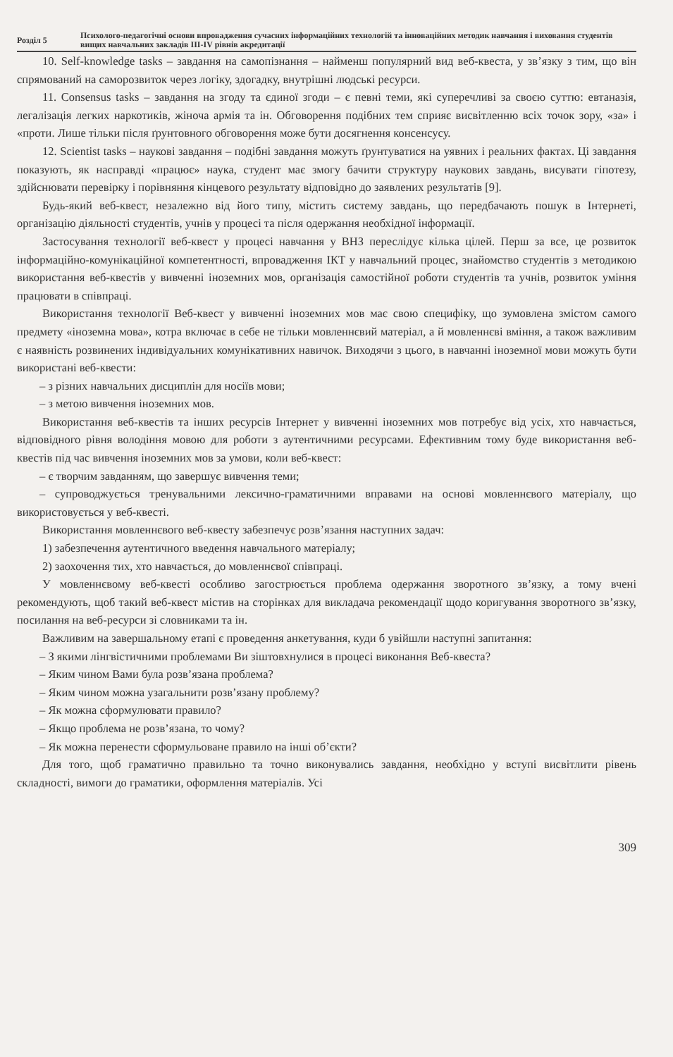Розділ 5
Психолого-педагогічні основи впровадження сучасних інформаційних технологій та інноваційних методик навчання і виховання студентів вищих навчальних закладів III-IV рівнів акредитації
10. Self-knowledge tasks – завдання на самопізнання – найменш популярний вид веб-квеста, у зв’язку з тим, що він спрямований на саморозвиток через логіку, здогадку, внутрішні людські ресурси.
11. Consensus tasks – завдання на згоду та єдиної згоди – є певні теми, які суперечливі за своєю суттю: евтаназія, легалізація легких наркотиків, жіноча армія та ін. Обговорення подібних тем сприяє висвітленню всіх точок зору, «за» і «проти. Лише тільки після ґрунтовного обговорення може бути досягнення консенсусу.
12. Scientist tasks – наукові завдання – подібні завдання можуть ґрунтуватися на уявних і реальних фактах. Ці завдання показують, як насправді «працює» наука, студент має змогу бачити структуру наукових завдань, висувати гіпотезу, здійснювати перевірку і порівняння кінцевого результату відповідно до заявлених результатів [9].
Будь-який веб-квест, незалежно від його типу, містить систему завдань, що передбачають пошук в Інтернеті, організацію діяльності студентів, учнів у процесі та після одержання необхідної інформації.
Застосування технології веб-квест у процесі навчання у ВНЗ переслідує кілька цілей. Перш за все, це розвиток інформаційно-комунікаційної компетентності, впровадження ІКТ у навчальний процес, знайомство студентів з методикою використання веб-квестів у вивченні іноземних мов, організація самостійної роботи студентів та учнів, розвиток уміння працювати в співпраці.
Використання технології Веб-квест у вивченні іноземних мов має свою специфіку, що зумовлена змістом самого предмету «іноземна мова», котра включає в себе не тільки мовленнєвий матеріал, а й мовленнєві вміння, а також важливим є наявність розвинених індивідуальних комунікативних навичок. Виходячи з цього, в навчанні іноземної мови можуть бути використані веб-квести:
– з різних навчальних дисциплін для носіїв мови;
– з метою вивчення іноземних мов.
Використання веб-квестів та інших ресурсів Інтернет у вивченні іноземних мов потребує від усіх, хто навчається, відповідного рівня володіння мовою для роботи з аутентичними ресурсами. Ефективним тому буде використання веб-квестів під час вивчення іноземних мов за умови, коли веб-квест:
– є творчим завданням, що завершує вивчення теми;
– супроводжується тренувальними лексично-граматичними вправами на основі мовленнєвого матеріалу, що використовується у веб-квесті.
Використання мовленнєвого веб-квесту забезпечує розв’язання наступних задач:
1) забезпечення аутентичного введення навчального матеріалу;
2) заохочення тих, хто навчається, до мовленнєвої співпраці.
У мовленнєвому веб-квесті особливо загострюється проблема одержання зворотного зв’язку, а тому вчені рекомендують, щоб такий веб-квест містив на сторінках для викладача рекомендації щодо коригування зворотного зв’язку, посилання на веб-ресурси зі словниками та ін.
Важливим на завершальному етапі є проведення анкетування, куди б увійшли наступні запитання:
– З якими лінгвістичними проблемами Ви зіштовхнулися в процесі виконання Веб-квеста?
– Яким чином Вами була розв’язана проблема?
– Яким чином можна узагальнити розв’язану проблему?
– Як можна сформулювати правило?
– Якщо проблема не розв’язана, то чому?
– Як можна перенести сформульоване правило на інші об’єкти?
Для того, щоб граматично правильно та точно виконувались завдання, необхідно у вступі висвітлити рівень складності, вимоги до граматики, оформлення матеріалів. Усі
309